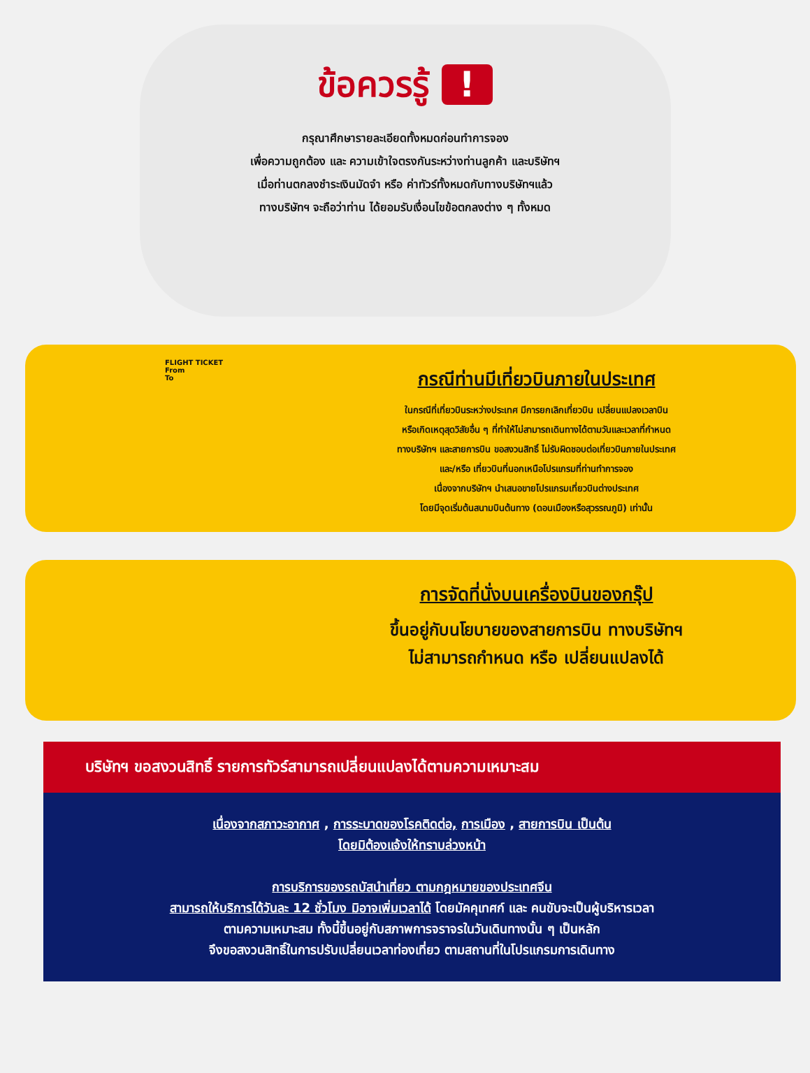ข้อควรรู้ !
กรุณาศึกษารายละเอียดทั้งหมดก่อนทำการจอง
เพื่อความถูกต้อง และ ความเข้าใจตรงกันระหว่างท่านลูกค้า และบริษัทฯ
เมื่อท่านตกลงชำระเงินมัดจำ หรือ ค่าทัวร์ทั้งหมดกับทางบริษัทฯแล้ว
ทางบริษัทฯ จะถือว่าท่าน ได้ยอมรับเงื่อนไขข้อตกลงต่าง ๆ ทั้งหมด
FLIGHT TICKET
From
To
กรณีท่านมีเที่ยวบินภายในประเทศ
ในกรณีที่เที่ยวบินระหว่างประเทศ มีการยกเลิกเที่ยวบิน เปลี่ยนแปลงเวลาบิน
หรือเกิดเหตุสุดวิสัยอื่น ๆ ที่ทำให้ไม่สามารถเดินทางได้ตามวันและเวลาที่กำหนด
ทางบริษัทฯ และสายการบิน ขอสงวนสิทธิ์ ไม่รับผิดชอบต่อเที่ยวบินภายในประเทศ
และ/หรือ เที่ยวบินที่นอกเหนือโปรแกรมที่ท่านทำการจอง
เนื่องจากบริษัทฯ นำเสนอขายโปรแกรมเที่ยวบินต่างประเทศ
โดยมีจุดเริ่มต้นสนามบินต้นทาง (ดอนเมืองหรือสุวรรณภูมิ) เท่านั้น
การจัดที่นั่งบนเครื่องบินของกรุ๊ป
ขึ้นอยู่กับนโยบายของสายการบิน ทางบริษัทฯ
ไม่สามารถกำหนด หรือ เปลี่ยนแปลงได้
บริษัทฯ ขอสงวนสิทธิ์ รายการทัวร์สามารถเปลี่ยนแปลงได้ตามความเหมาะสม
เนื่องจากสภาวะอากาศ , การระบาดของโรคติดต่อ, การเมือง , สายการบิน เป็นต้น
โดยมิต้องแจ้งให้ทราบล่วงหน้า
การบริการของรถบัสนำเที่ยว ตามกฎหมายของประเทศจีน
สามารถให้บริการได้วันละ 12 ชั่วโมง มิอาจเพิ่มเวลาได้ โดยมัคคุเทศก์ และ คนขับจะเป็นผู้บริหารเวลา
ตามความเหมาะสม ทั้งนี้ขึ้นอยู่กับสภาพการจราจรในวันเดินทางนั้น ๆ เป็นหลัก
จึงขอสงวนสิทธิ์ในการปรับเปลี่ยนเวลาท่องเที่ยว ตามสถานที่ในโปรแกรมการเดินทาง